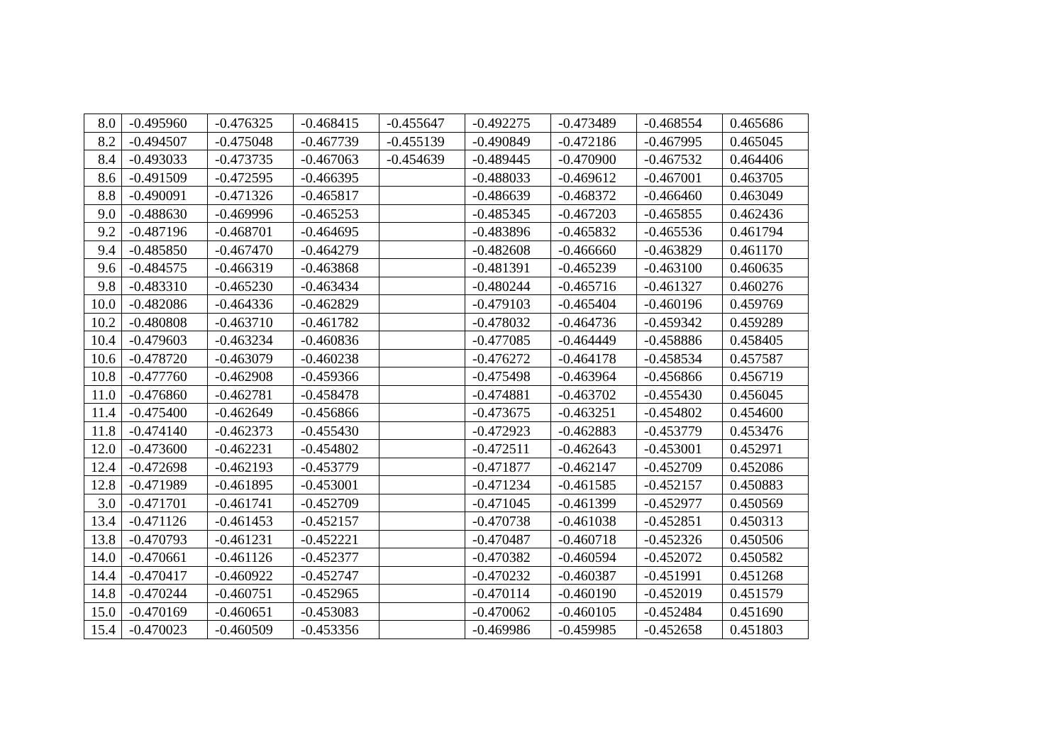| 8.0 | -0.495960 | -0.476325 | -0.468415 | -0.455647 | -0.492275 | -0.473489 | -0.468554 | 0.465686 |
| 8.2 | -0.494507 | -0.475048 | -0.467739 | -0.455139 | -0.490849 | -0.472186 | -0.467995 | 0.465045 |
| 8.4 | -0.493033 | -0.473735 | -0.467063 | -0.454639 | -0.489445 | -0.470900 | -0.467532 | 0.464406 |
| 8.6 | -0.491509 | -0.472595 | -0.466395 | | -0.488033 | -0.469612 | -0.467001 | 0.463705 |
| 8.8 | -0.490091 | -0.471326 | -0.465817 | | -0.486639 | -0.468372 | -0.466460 | 0.463049 |
| 9.0 | -0.488630 | -0.469996 | -0.465253 | | -0.485345 | -0.467203 | -0.465855 | 0.462436 |
| 9.2 | -0.487196 | -0.468701 | -0.464695 | | -0.483896 | -0.465832 | -0.465536 | 0.461794 |
| 9.4 | -0.485850 | -0.467470 | -0.464279 | | -0.482608 | -0.466660 | -0.463829 | 0.461170 |
| 9.6 | -0.484575 | -0.466319 | -0.463868 | | -0.481391 | -0.465239 | -0.463100 | 0.460635 |
| 9.8 | -0.483310 | -0.465230 | -0.463434 | | -0.480244 | -0.465716 | -0.461327 | 0.460276 |
| 10.0 | -0.482086 | -0.464336 | -0.462829 | | -0.479103 | -0.465404 | -0.460196 | 0.459769 |
| 10.2 | -0.480808 | -0.463710 | -0.461782 | | -0.478032 | -0.464736 | -0.459342 | 0.459289 |
| 10.4 | -0.479603 | -0.463234 | -0.460836 | | -0.477085 | -0.464449 | -0.458886 | 0.458405 |
| 10.6 | -0.478720 | -0.463079 | -0.460238 | | -0.476272 | -0.464178 | -0.458534 | 0.457587 |
| 10.8 | -0.477760 | -0.462908 | -0.459366 | | -0.475498 | -0.463964 | -0.456866 | 0.456719 |
| 11.0 | -0.476860 | -0.462781 | -0.458478 | | -0.474881 | -0.463702 | -0.455430 | 0.456045 |
| 11.4 | -0.475400 | -0.462649 | -0.456866 | | -0.473675 | -0.463251 | -0.454802 | 0.454600 |
| 11.8 | -0.474140 | -0.462373 | -0.455430 | | -0.472923 | -0.462883 | -0.453779 | 0.453476 |
| 12.0 | -0.473600 | -0.462231 | -0.454802 | | -0.472511 | -0.462643 | -0.453001 | 0.452971 |
| 12.4 | -0.472698 | -0.462193 | -0.453779 | | -0.471877 | -0.462147 | -0.452709 | 0.452086 |
| 12.8 | -0.471989 | -0.461895 | -0.453001 | | -0.471234 | -0.461585 | -0.452157 | 0.450883 |
| 3.0 | -0.471701 | -0.461741 | -0.452709 | | -0.471045 | -0.461399 | -0.452977 | 0.450569 |
| 13.4 | -0.471126 | -0.461453 | -0.452157 | | -0.470738 | -0.461038 | -0.452851 | 0.450313 |
| 13.8 | -0.470793 | -0.461231 | -0.452221 | | -0.470487 | -0.460718 | -0.452326 | 0.450506 |
| 14.0 | -0.470661 | -0.461126 | -0.452377 | | -0.470382 | -0.460594 | -0.452072 | 0.450582 |
| 14.4 | -0.470417 | -0.460922 | -0.452747 | | -0.470232 | -0.460387 | -0.451991 | 0.451268 |
| 14.8 | -0.470244 | -0.460751 | -0.452965 | | -0.470114 | -0.460190 | -0.452019 | 0.451579 |
| 15.0 | -0.470169 | -0.460651 | -0.453083 | | -0.470062 | -0.460105 | -0.452484 | 0.451690 |
| 15.4 | -0.470023 | -0.460509 | -0.453356 | | -0.469986 | -0.459985 | -0.452658 | 0.451803 |